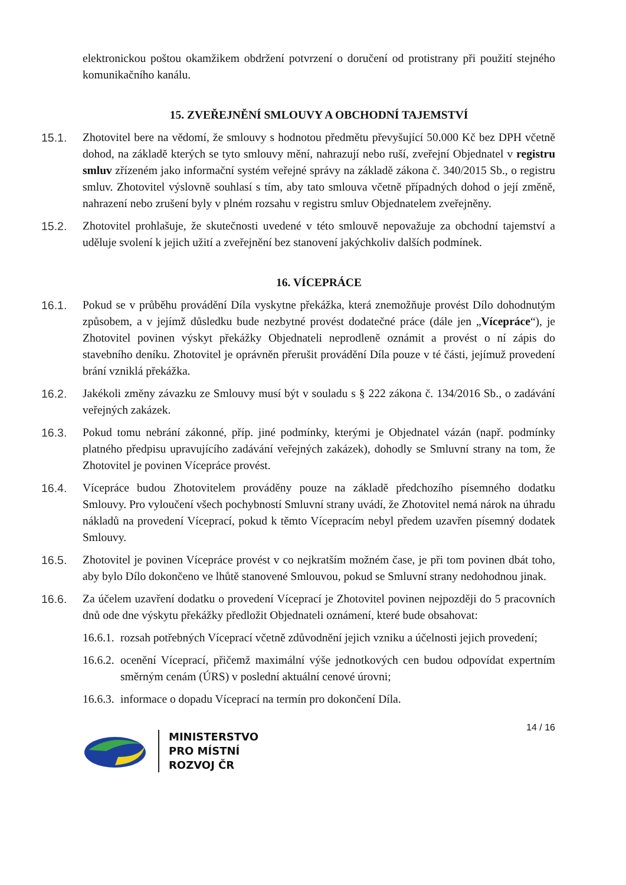elektronickou poštou okamžikem obdržení potvrzení o doručení od protistrany při použití stejného komunikačního kanálu.
15. ZVEŘEJNĚNÍ SMLOUVY A OBCHODNÍ TAJEMSTVÍ
15.1. Zhotovitel bere na vědomí, že smlouvy s hodnotou předmětu převyšující 50.000 Kč bez DPH včetně dohod, na základě kterých se tyto smlouvy mění, nahrazují nebo ruší, zveřejní Objednatel v registru smluv zřízeném jako informační systém veřejné správy na základě zákona č. 340/2015 Sb., o registru smluv. Zhotovitel výslovně souhlasí s tím, aby tato smlouva včetně případných dohod o její změně, nahrazení nebo zrušení byly v plném rozsahu v registru smluv Objednatelem zveřejněny.
15.2. Zhotovitel prohlašuje, že skutečnosti uvedené v této smlouvě nepovažuje za obchodní tajemství a uděluje svolení k jejich užití a zveřejnění bez stanovení jakýchkoliv dalších podmínek.
16. VÍCEPRÁCE
16.1. Pokud se v průběhu provádění Díla vyskytne překážka, která znemožňuje provést Dílo dohodnutým způsobem, a v jejímž důsledku bude nezbytné provést dodatečné práce (dále jen „Vícepráce“), je Zhotovitel povinen výskyt překážky Objednateli neprodleně oznámit a provést o ní zápis do stavebního deníku. Zhotovitel je oprávněn přerušit provádění Díla pouze v té části, jejímuž provedení brání vzniklá překážka.
16.2. Jakékoli změny závazku ze Smlouvy musí být v souladu s § 222 zákona č. 134/2016 Sb., o zadávání veřejných zakázek.
16.3. Pokud tomu nebrání zákonné, příp. jiné podmínky, kterými je Objednatel vázán (např. podmínky platného předpisu upravujícího zadávání veřejných zakázek), dohodly se Smluvní strany na tom, že Zhotovitel je povinen Vícepráce provést.
16.4. Vícepráce budou Zhotovitelem prováděny pouze na základě předchozího písemného dodatku Smlouvy. Pro vyloučení všech pochybností Smluvní strany uvádí, že Zhotovitel nemá nárok na úhradu nákladů na provedení Víceprací, pokud k těmto Vícepracím nebyl předem uzavřen písemný dodatek Smlouvy.
16.5. Zhotovitel je povinen Vícepráce provést v co nejkratším možném čase, je při tom povinen dbát toho, aby bylo Dílo dokončeno ve lhůtě stanovené Smlouvou, pokud se Smluvní strany nedohodnou jinak.
16.6. Za účelem uzavření dodatku o provedení Víceprací je Zhotovitel povinen nejpozději do 5 pracovních dnů ode dne výskytu překážky předložit Objednateli oznámení, které bude obsahovat:
16.6.1. rozsah potřebných Víceprací včetně zdůvodnění jejich vzniku a účelnosti jejich provedení;
16.6.2. ocenění Víceprací, přičemž maximální výše jednotkových cen budou odpovídat expertním směrným cenám (ÚRS) v poslední aktuální cenové úrovni;
16.6.3. informace o dopadu Víceprací na termín pro dokončení Díla.
14 / 16
MINISTERSTVO
PRO MÍSTNÍ
ROZVOJ ČR